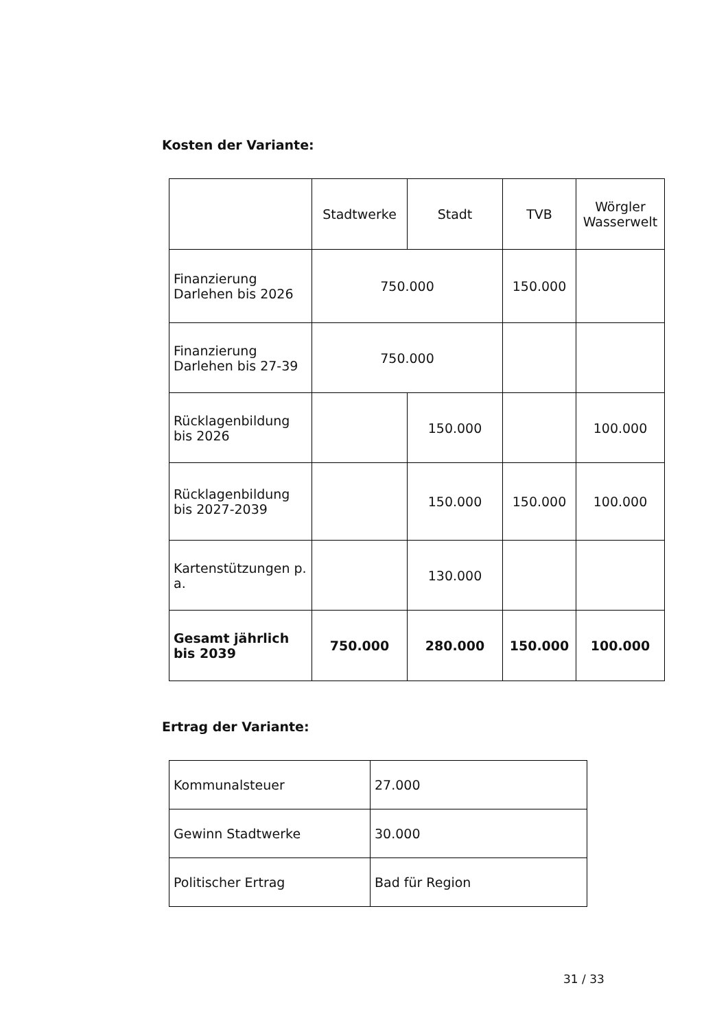Kosten der Variante:
| | Stadtwerke | Stadt | TVB | Wörgler Wasserwelt |
| --- | --- | --- | --- | --- |
| Finanzierung Darlehen bis 2026 | 750.000 | | 150.000 | |
| Finanzierung Darlehen bis 27-39 | 750.000 | | | |
| Rücklagenbildung bis 2026 | | 150.000 | | 100.000 |
| Rücklagenbildung bis 2027-2039 | | 150.000 | 150.000 | 100.000 |
| Kartenstützungen p. a. | | 130.000 | | |
| Gesamt jährlich bis 2039 | 750.000 | 280.000 | 150.000 | 100.000 |
Ertrag der Variante:
| Kommunalsteuer | 27.000 |
| Gewinn Stadtwerke | 30.000 |
| Politischer Ertrag | Bad für Region |
31 / 33